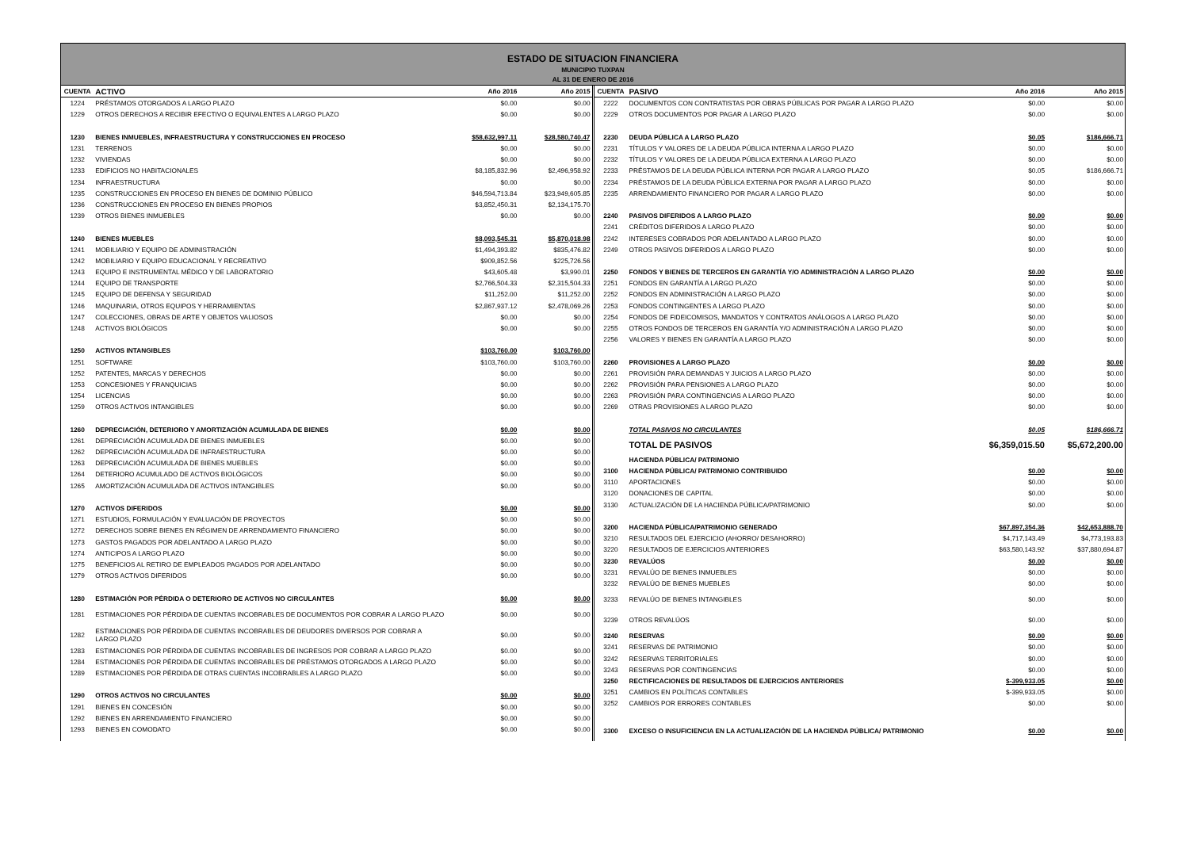ESTADO DE SITUACION FINANCIERA
MUNICIPIO TUXPAN
AL 31 DE ENERO DE 2016
| CUENTA | ACTIVO | Año 2016 | Año 2015 |
| --- | --- | --- | --- |
| 1224 | PRÉSTAMOS OTORGADOS A LARGO PLAZO | $0.00 | $0.00 |
| 1229 | OTROS DERECHOS A RECIBIR EFECTIVO O EQUIVALENTES A LARGO PLAZO | $0.00 | $0.00 |
| 1230 | BIENES INMUEBLES, INFRAESTRUCTURA Y CONSTRUCCIONES EN PROCESO | $58,632,997.11 | $28,580,740.47 |
| 1231 | TERRENOS | $0.00 | $0.00 |
| 1232 | VIVIENDAS | $0.00 | $0.00 |
| 1233 | EDIFICIOS NO HABITACIONALES | $8,185,832.96 | $2,496,958.92 |
| 1234 | INFRAESTRUCTURA | $0.00 | $0.00 |
| 1235 | CONSTRUCCIONES EN PROCESO EN BIENES DE DOMINIO PÚBLICO | $46,594,713.84 | $23,949,605.85 |
| 1236 | CONSTRUCCIONES EN PROCESO EN BIENES PROPIOS | $3,852,450.31 | $2,134,175.70 |
| 1239 | OTROS BIENES INMUEBLES | $0.00 | $0.00 |
| 1240 | BIENES MUEBLES | $8,093,545.31 | $5,870,018.98 |
| 1241 | MOBILIARIO Y EQUIPO DE ADMINISTRACIÓN | $1,494,393.82 | $835,476.82 |
| 1242 | MOBILIARIO Y EQUIPO EDUCACIONAL Y RECREATIVO | $909,852.56 | $225,726.56 |
| 1243 | EQUIPO E INSTRUMENTAL MÉDICO Y DE LABORATORIO | $43,605.48 | $3,990.01 |
| 1244 | EQUIPO DE TRANSPORTE | $2,766,504.33 | $2,315,504.33 |
| 1245 | EQUIPO DE DEFENSA Y SEGURIDAD | $11,252.00 | $11,252.00 |
| 1246 | MAQUINARIA, OTROS EQUIPOS Y HERRAMIENTAS | $2,867,937.12 | $2,478,069.26 |
| 1247 | COLECCIONES, OBRAS DE ARTE Y OBJETOS VALIOSOS | $0.00 | $0.00 |
| 1248 | ACTIVOS BIOLÓGICOS | $0.00 | $0.00 |
| 1250 | ACTIVOS INTANGIBLES | $103,760.00 | $103,760.00 |
| 1251 | SOFTWARE | $103,760.00 | $103,760.00 |
| 1252 | PATENTES, MARCAS Y DERECHOS | $0.00 | $0.00 |
| 1253 | CONCESIONES Y FRANQUICIAS | $0.00 | $0.00 |
| 1254 | LICENCIAS | $0.00 | $0.00 |
| 1259 | OTROS ACTIVOS INTANGIBLES | $0.00 | $0.00 |
| 1260 | DEPRECIACIÓN, DETERIORO Y AMORTIZACIÓN ACUMULADA DE BIENES | $0.00 | $0.00 |
| 1261 | DEPRECIACIÓN ACUMULADA DE BIENES INMUEBLES | $0.00 | $0.00 |
| 1262 | DEPRECIACIÓN ACUMULADA DE INFRAESTRUCTURA | $0.00 | $0.00 |
| 1263 | DEPRECIACIÓN ACUMULADA DE BIENES MUEBLES | $0.00 | $0.00 |
| 1264 | DETERIORO ACUMULADO DE ACTIVOS BIOLÓGICOS | $0.00 | $0.00 |
| 1265 | AMORTIZACIÓN ACUMULADA DE ACTIVOS INTANGIBLES | $0.00 | $0.00 |
| 1270 | ACTIVOS DIFERIDOS | $0.00 | $0.00 |
| 1271 | ESTUDIOS, FORMULACIÓN Y EVALUACIÓN DE PROYECTOS | $0.00 | $0.00 |
| 1272 | DERECHOS SOBRE BIENES EN RÉGIMEN DE ARRENDAMIENTO FINANCIERO | $0.00 | $0.00 |
| 1273 | GASTOS PAGADOS POR ADELANTADO A LARGO PLAZO | $0.00 | $0.00 |
| 1274 | ANTICIPOS A LARGO PLAZO | $0.00 | $0.00 |
| 1275 | BENEFICIOS AL RETIRO DE EMPLEADOS PAGADOS POR ADELANTADO | $0.00 | $0.00 |
| 1279 | OTROS ACTIVOS DIFERIDOS | $0.00 | $0.00 |
| 1280 | ESTIMACIÓN POR PÉRDIDA O DETERIORO DE ACTIVOS NO CIRCULANTES | $0.00 | $0.00 |
| 1281 | ESTIMACIONES POR PÉRDIDA DE CUENTAS INCOBRABLES DE DOCUMENTOS POR COBRAR A LARGO PLAZO | $0.00 | $0.00 |
| 1282 | ESTIMACIONES POR PÉRDIDA DE CUENTAS INCOBRABLES DE DEUDORES DIVERSOS POR COBRAR A LARGO PLAZO | $0.00 | $0.00 |
| 1283 | ESTIMACIONES POR PÉRDIDA DE CUENTAS INCOBRABLES DE INGRESOS POR COBRAR A LARGO PLAZO | $0.00 | $0.00 |
| 1284 | ESTIMACIONES POR PÉRDIDA DE CUENTAS INCOBRABLES DE PRÉSTAMOS OTORGADOS A LARGO PLAZO | $0.00 | $0.00 |
| 1289 | ESTIMACIONES POR PÉRDIDA DE OTRAS CUENTAS INCOBRABLES A LARGO PLAZO | $0.00 | $0.00 |
| 1290 | OTROS ACTIVOS NO CIRCULANTES | $0.00 | $0.00 |
| 1291 | BIENES EN CONCESIÓN | $0.00 | $0.00 |
| 1292 | BIENES EN ARRENDAMIENTO FINANCIERO | $0.00 | $0.00 |
| 1293 | BIENES EN COMODATO | $0.00 | $0.00 |
| CUENTA | PASIVO | Año 2016 | Año 2015 |
| --- | --- | --- | --- |
| 2222 | DOCUMENTOS CON CONTRATISTAS POR OBRAS PÚBLICAS POR PAGAR A LARGO PLAZO | $0.00 | $0.00 |
| 2229 | OTROS DOCUMENTOS POR PAGAR A LARGO PLAZO | $0.00 | $0.00 |
| 2230 | DEUDA PÚBLICA A LARGO PLAZO | $0.05 | $186,666.71 |
| 2231 | TÍTULOS Y VALORES DE LA DEUDA PÚBLICA INTERNA A LARGO PLAZO | $0.00 | $0.00 |
| 2232 | TÍTULOS Y VALORES DE LA DEUDA PÚBLICA EXTERNA A LARGO PLAZO | $0.00 | $0.00 |
| 2233 | PRÉSTAMOS DE LA DEUDA PÚBLICA INTERNA POR PAGAR A LARGO PLAZO | $0.05 | $186,666.71 |
| 2234 | PRÉSTAMOS DE LA DEUDA PÚBLICA EXTERNA POR PAGAR A LARGO PLAZO | $0.00 | $0.00 |
| 2235 | ARRENDAMIENTO FINANCIERO POR PAGAR A LARGO PLAZO | $0.00 | $0.00 |
| 2240 | PASIVOS DIFERIDOS A LARGO PLAZO | $0.00 | $0.00 |
| 2241 | CRÉDITOS DIFERIDOS A LARGO PLAZO | $0.00 | $0.00 |
| 2242 | INTERESES COBRADOS POR ADELANTADO A LARGO PLAZO | $0.00 | $0.00 |
| 2249 | OTROS PASIVOS DIFERIDOS A LARGO PLAZO | $0.00 | $0.00 |
| 2250 | FONDOS Y BIENES DE TERCEROS EN GARANTÍA Y/O ADMINISTRACIÓN A LARGO PLAZO | $0.00 | $0.00 |
| 2251 | FONDOS EN GARANTÍA A LARGO PLAZO | $0.00 | $0.00 |
| 2252 | FONDOS EN ADMINISTRACIÓN A LARGO PLAZO | $0.00 | $0.00 |
| 2253 | FONDOS CONTINGENTES A LARGO PLAZO | $0.00 | $0.00 |
| 2254 | FONDOS DE FIDEICOMISOS, MANDATOS Y CONTRATOS ANÁLOGOS A LARGO PLAZO | $0.00 | $0.00 |
| 2255 | OTROS FONDOS DE TERCEROS EN GARANTÍA Y/O ADMINISTRACIÓN A LARGO PLAZO | $0.00 | $0.00 |
| 2256 | VALORES Y BIENES EN GARANTÍA A LARGO PLAZO | $0.00 | $0.00 |
| 2260 | PROVISIONES A LARGO PLAZO | $0.00 | $0.00 |
| 2261 | PROVISIÓN PARA DEMANDAS Y JUICIOS A LARGO PLAZO | $0.00 | $0.00 |
| 2262 | PROVISIÓN PARA PENSIONES A LARGO PLAZO | $0.00 | $0.00 |
| 2263 | PROVISIÓN PARA CONTINGENCIAS A LARGO PLAZO | $0.00 | $0.00 |
| 2269 | OTRAS PROVISIONES A LARGO PLAZO | $0.00 | $0.00 |
| | TOTAL PASIVOS NO CIRCULANTES | $0.05 | $186,666.71 |
| | TOTAL DE PASIVOS | $6,359,015.50 | $5,672,200.00 |
| | HACIENDA PÚBLICA/ PATRIMONIO | | |
| 3100 | HACIENDA PÚBLICA/ PATRIMONIO CONTRIBUIDO | $0.00 | $0.00 |
| 3110 | APORTACIONES | $0.00 | $0.00 |
| 3120 | DONACIONES DE CAPITAL | $0.00 | $0.00 |
| 3130 | ACTUALIZACIÓN DE LA HACIENDA PÚBLICA/PATRIMONIO | $0.00 | $0.00 |
| 3200 | HACIENDA PÚBLICA/PATRIMONIO GENERADO | $67,897,354.36 | $42,653,888.70 |
| 3210 | RESULTADOS DEL EJERCICIO (AHORRO/ DESAHORRO) | $4,717,143.49 | $4,773,193.83 |
| 3220 | RESULTADOS DE EJERCICIOS ANTERIORES | $63,580,143.92 | $37,880,694.87 |
| 3230 | REVALÚOS | $0.00 | $0.00 |
| 3231 | REVALÚO DE BIENES INMUEBLES | $0.00 | $0.00 |
| 3232 | REVALÚO DE BIENES MUEBLES | $0.00 | $0.00 |
| 3233 | REVALÚO DE BIENES INTANGIBLES | $0.00 | $0.00 |
| 3239 | OTROS REVALÚOS | $0.00 | $0.00 |
| 3240 | RESERVAS | $0.00 | $0.00 |
| 3241 | RESERVAS DE PATRIMONIO | $0.00 | $0.00 |
| 3242 | RESERVAS TERRITORIALES | $0.00 | $0.00 |
| 3243 | RESERVAS POR CONTINGENCIAS | $0.00 | $0.00 |
| 3250 | RECTIFICACIONES DE RESULTADOS DE EJERCICIOS ANTERIORES | $-399,933.05 | $0.00 |
| 3251 | CAMBIOS EN POLÍTICAS CONTABLES | $-399,933.05 | $0.00 |
| 3252 | CAMBIOS POR ERRORES CONTABLES | $0.00 | $0.00 |
| 3300 | EXCESO O INSUFICIENCIA EN LA ACTUALIZACIÓN DE LA HACIENDA PÚBLICA/ PATRIMONIO | $0.00 | $0.00 |